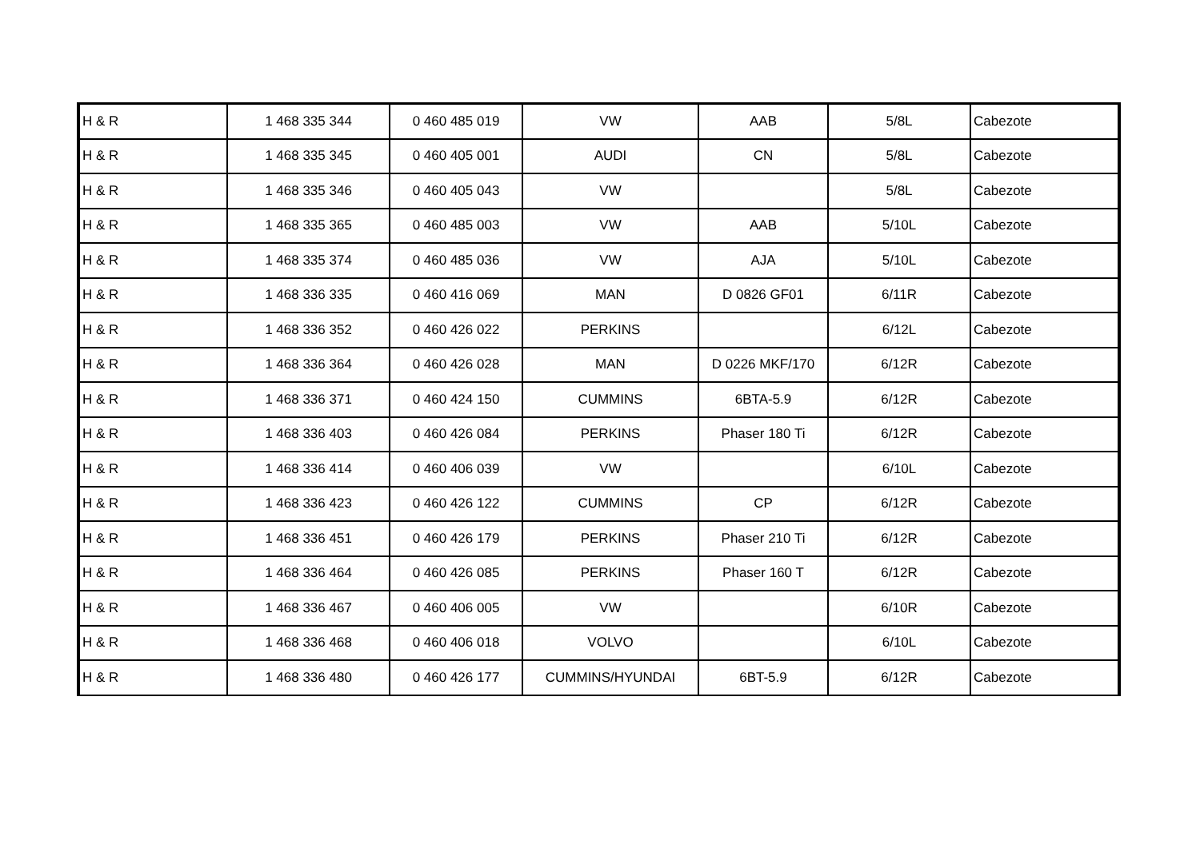| H & R | 1 468 335 344 | 0 460 485 019 | VW | AAB | 5/8L | Cabezote |
| H & R | 1 468 335 345 | 0 460 405 001 | AUDI | CN | 5/8L | Cabezote |
| H & R | 1 468 335 346 | 0 460 405 043 | VW | | 5/8L | Cabezote |
| H & R | 1 468 335 365 | 0 460 485 003 | VW | AAB | 5/10L | Cabezote |
| H & R | 1 468 335 374 | 0 460 485 036 | VW | AJA | 5/10L | Cabezote |
| H & R | 1 468 336 335 | 0 460 416 069 | MAN | D 0826 GF01 | 6/11R | Cabezote |
| H & R | 1 468 336 352 | 0 460 426 022 | PERKINS | | 6/12L | Cabezote |
| H & R | 1 468 336 364 | 0 460 426 028 | MAN | D 0226 MKF/170 | 6/12R | Cabezote |
| H & R | 1 468 336 371 | 0 460 424 150 | CUMMINS | 6BTA-5.9 | 6/12R | Cabezote |
| H & R | 1 468 336 403 | 0 460 426 084 | PERKINS | Phaser 180 Ti | 6/12R | Cabezote |
| H & R | 1 468 336 414 | 0 460 406 039 | VW | | 6/10L | Cabezote |
| H & R | 1 468 336 423 | 0 460 426 122 | CUMMINS | CP | 6/12R | Cabezote |
| H & R | 1 468 336 451 | 0 460 426 179 | PERKINS | Phaser 210 Ti | 6/12R | Cabezote |
| H & R | 1 468 336 464 | 0 460 426 085 | PERKINS | Phaser 160 T | 6/12R | Cabezote |
| H & R | 1 468 336 467 | 0 460 406 005 | VW | | 6/10R | Cabezote |
| H & R | 1 468 336 468 | 0 460 406 018 | VOLVO | | 6/10L | Cabezote |
| H & R | 1 468 336 480 | 0 460 426 177 | CUMMINS/HYUNDAI | 6BT-5.9 | 6/12R | Cabezote |